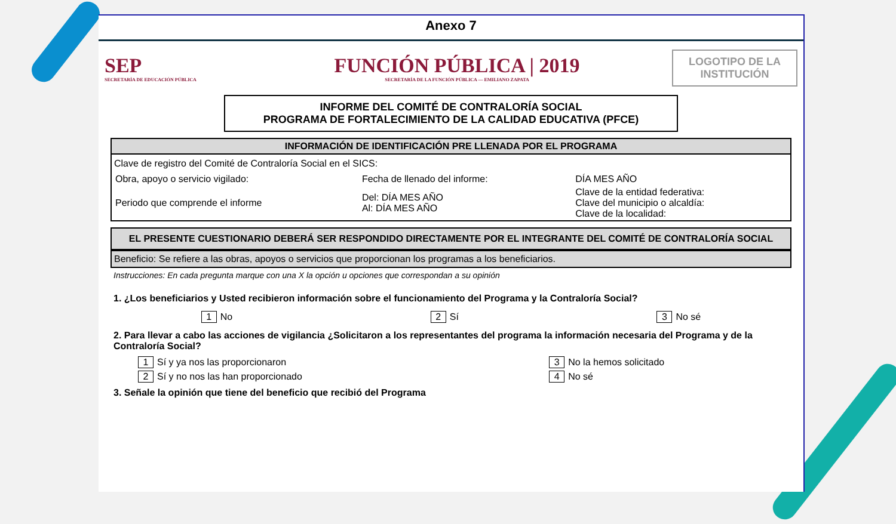Anexo 7
SEP
SECRETARÍA DE EDUCACIÓN PÚBLICA
FUNCIÓN PÚBLICA | 2019
SECRETARÍA DE LA FUNCIÓN PÚBLICA — EMILIANO ZAPATA
LOGOTIPO DE LA INSTITUCIÓN
INFORME DEL COMITÉ DE CONTRALORÍA SOCIAL
PROGRAMA DE FORTALECIMIENTO DE LA CALIDAD EDUCATIVA (PFCE)
INFORMACIÓN DE IDENTIFICACIÓN PRE LLENADA POR EL PROGRAMA
Clave de registro del Comité de Contraloría Social en el SICS:
| Obra, apoyo o servicio vigilado: | Fecha de llenado del informe: | DÍA MES AÑO |
| Periodo que comprende el informe | Del: DÍA MES AÑO Al: DÍA MES AÑO | Clave de la entidad federativa: Clave del municipio o alcaldía: Clave de la localidad: |
EL PRESENTE CUESTIONARIO DEBERÁ SER RESPONDIDO DIRECTAMENTE POR EL INTEGRANTE DEL COMITÉ DE CONTRALORÍA SOCIAL
Beneficio: Se refiere a las obras, apoyos o servicios que proporcionan los programas a los beneficiarios.
Instrucciones: En cada pregunta marque con una X la opción u opciones que correspondan a su opinión
1. ¿Los beneficiarios y Usted recibieron información sobre el funcionamiento del Programa y la Contraloría Social?
1 No 2 Sí 3 No sé
2. Para llevar a cabo las acciones de vigilancia ¿Solicitaron a los representantes del programa la información necesaria del Programa y de la Contraloría Social?
| 1 Sí y ya nos las proporcionaron | 3 No la hemos solicitado |
| 2 Sí y no nos las han proporcionado | 4 No sé |
3. Señale la opinión que tiene del beneficio que recibió del Programa